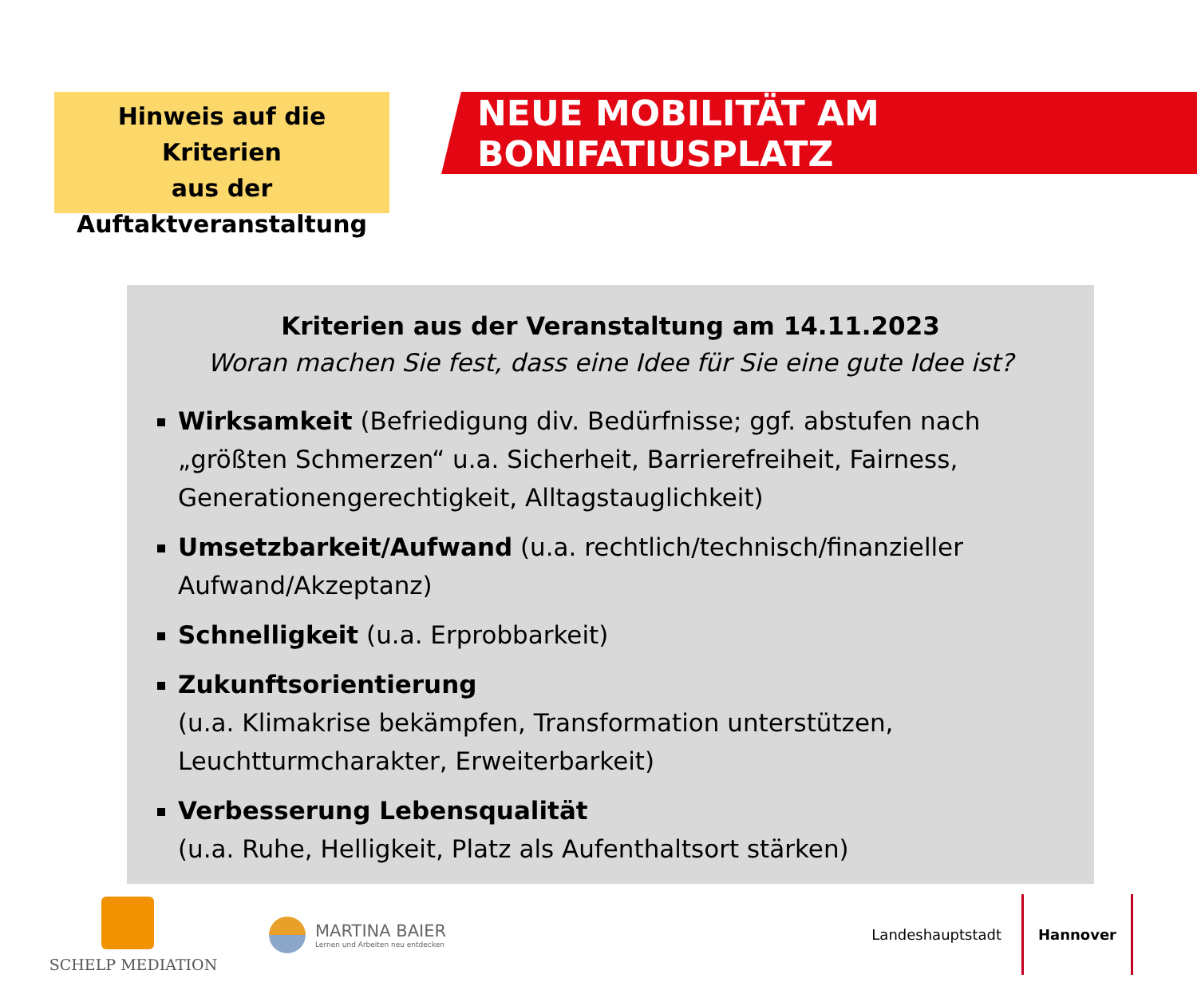Hinweis auf die Kriterien
aus der
Auftaktveranstaltung
NEUE MOBILITÄT AM BONIFATIUSPLATZ
Kriterien aus der Veranstaltung am 14.11.2023
Woran machen Sie fest, dass eine Idee für Sie eine gute Idee ist?
Wirksamkeit (Befriedigung div. Bedürfnisse; ggf. abstufen nach „größten Schmerzen“ u.a. Sicherheit, Barrierefreiheit, Fairness, Generationengerechtigkeit, Alltagstauglichkeit)
Umsetzbarkeit/Aufwand (u.a. rechtlich/technisch/finanzieller Aufwand/Akzeptanz)
Schnelligkeit (u.a. Erprobbarkeit)
Zukunftsorientierung
(u.a. Klimakrise bekämpfen, Transformation unterstützen, Leuchtturmcharakter, Erweiterbarkeit)
Verbesserung Lebensqualität
(u.a. Ruhe, Helligkeit, Platz als Aufenthaltsort stärken)
SCHELP MEDIATION
MARTINA BAIER
Lernen und Arbeiten neu entdecken
Landeshauptstadt Hannover